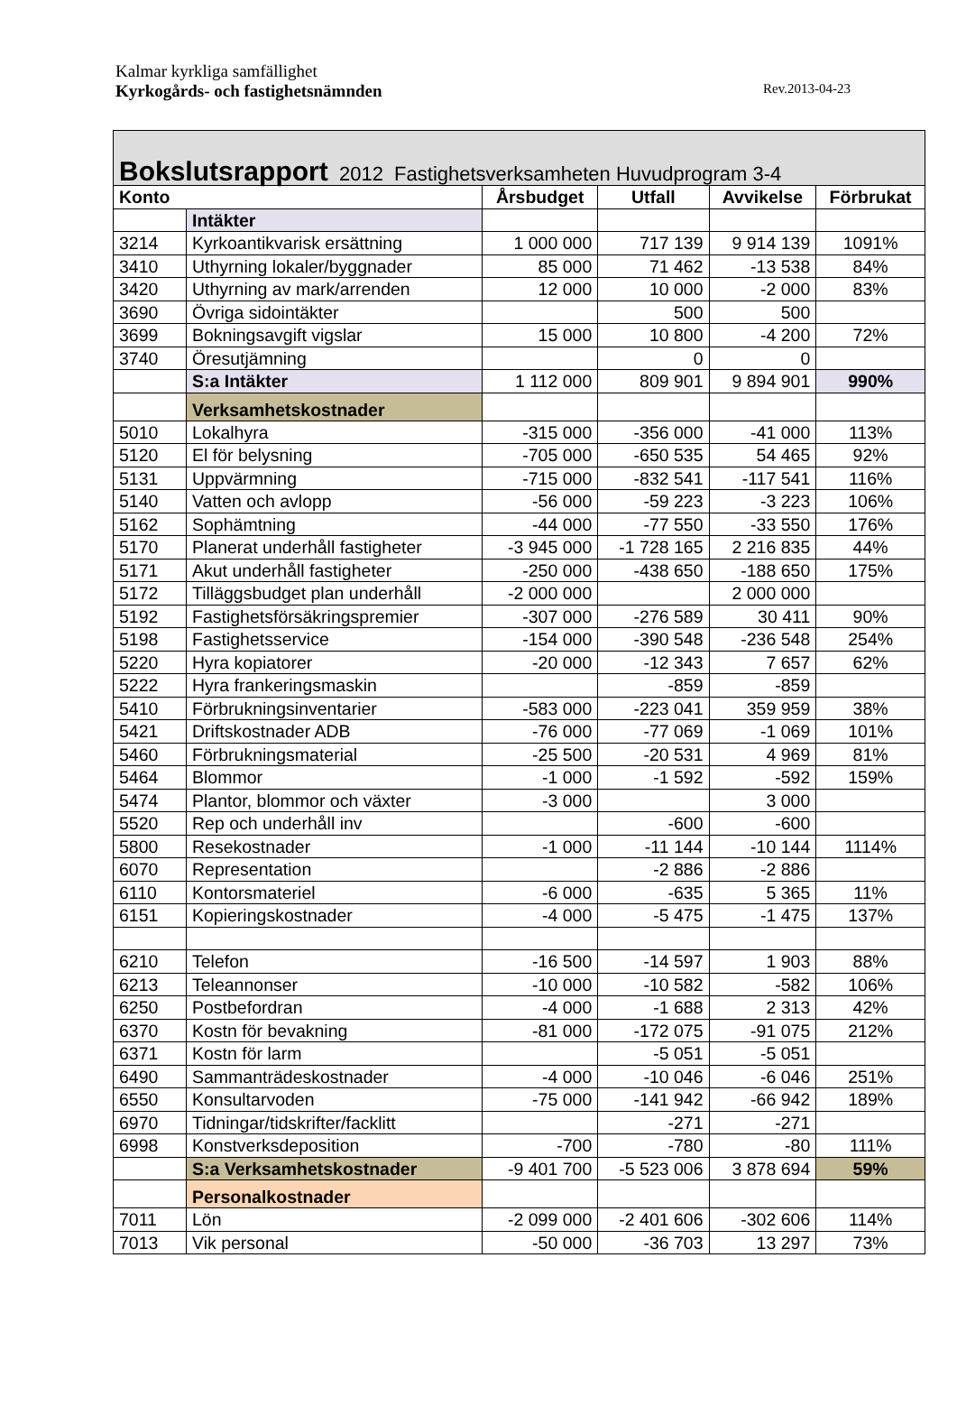Kalmar kyrkliga samfällighet
Kyrkogårds- och fastighetsnämnden Rev.2013-04-23
| Bokslutsrapport 2012 Fastighetsverksamheten Huvudprogram 3-4 | | | | | |
| --- | --- | --- | --- | --- | --- |
| Konto | | Årsbudget | Utfall | Avvikelse | Förbrukat |
| | Intäkter | | | | |
| 3214 | Kyrkoantikvarisk ersättning | 1 000 000 | 717 139 | 9 914 139 | 1091% |
| 3410 | Uthyrning lokaler/byggnader | 85 000 | 71 462 | -13 538 | 84% |
| 3420 | Uthyrning av mark/arrenden | 12 000 | 10 000 | -2 000 | 83% |
| 3690 | Övriga sidointäkter | | 500 | 500 | |
| 3699 | Bokningsavgift vigslar | 15 000 | 10 800 | -4 200 | 72% |
| 3740 | Öresutjämning | | 0 | 0 | |
| | S:a Intäkter | 1 112 000 | 809 901 | 9 894 901 | 990% |
| | Verksamhetskostnader | | | | |
| 5010 | Lokalhyra | -315 000 | -356 000 | -41 000 | 113% |
| 5120 | El för belysning | -705 000 | -650 535 | 54 465 | 92% |
| 5131 | Uppvärmning | -715 000 | -832 541 | -117 541 | 116% |
| 5140 | Vatten och avlopp | -56 000 | -59 223 | -3 223 | 106% |
| 5162 | Sophämtning | -44 000 | -77 550 | -33 550 | 176% |
| 5170 | Planerat underhåll fastigheter | -3 945 000 | -1 728 165 | 2 216 835 | 44% |
| 5171 | Akut underhåll fastigheter | -250 000 | -438 650 | -188 650 | 175% |
| 5172 | Tilläggsbudget plan underhåll | -2 000 000 | | 2 000 000 | |
| 5192 | Fastighetsförsäkringspremier | -307 000 | -276 589 | 30 411 | 90% |
| 5198 | Fastighetsservice | -154 000 | -390 548 | -236 548 | 254% |
| 5220 | Hyra kopiatorer | -20 000 | -12 343 | 7 657 | 62% |
| 5222 | Hyra frankeringsmaskin | | -859 | -859 | |
| 5410 | Förbrukningsinventarier | -583 000 | -223 041 | 359 959 | 38% |
| 5421 | Driftskostnader ADB | -76 000 | -77 069 | -1 069 | 101% |
| 5460 | Förbrukningsmaterial | -25 500 | -20 531 | 4 969 | 81% |
| 5464 | Blommor | -1 000 | -1 592 | -592 | 159% |
| 5474 | Plantor, blommor och växter | -3 000 | | 3 000 | |
| 5520 | Rep och underhåll inv | | -600 | -600 | |
| 5800 | Resekostnader | -1 000 | -11 144 | -10 144 | 1114% |
| 6070 | Representation | | -2 886 | -2 886 | |
| 6110 | Kontorsmateriel | -6 000 | -635 | 5 365 | 11% |
| 6151 | Kopieringskostnader | -4 000 | -5 475 | -1 475 | 137% |
| 6210 | Telefon | -16 500 | -14 597 | 1 903 | 88% |
| 6213 | Teleannonser | -10 000 | -10 582 | -582 | 106% |
| 6250 | Postbefordran | -4 000 | -1 688 | 2 313 | 42% |
| 6370 | Kostn för bevakning | -81 000 | -172 075 | -91 075 | 212% |
| 6371 | Kostn för larm | | -5 051 | -5 051 | |
| 6490 | Sammanträdeskostnader | -4 000 | -10 046 | -6 046 | 251% |
| 6550 | Konsultarvoden | -75 000 | -141 942 | -66 942 | 189% |
| 6970 | Tidningar/tidskrifter/facklitt | | -271 | -271 | |
| 6998 | Konstverksdeposition | -700 | -780 | -80 | 111% |
| | S:a Verksamhetskostnader | -9 401 700 | -5 523 006 | 3 878 694 | 59% |
| | Personalkostnader | | | | |
| 7011 | Lön | -2 099 000 | -2 401 606 | -302 606 | 114% |
| 7013 | Vik personal | -50 000 | -36 703 | 13 297 | 73% |